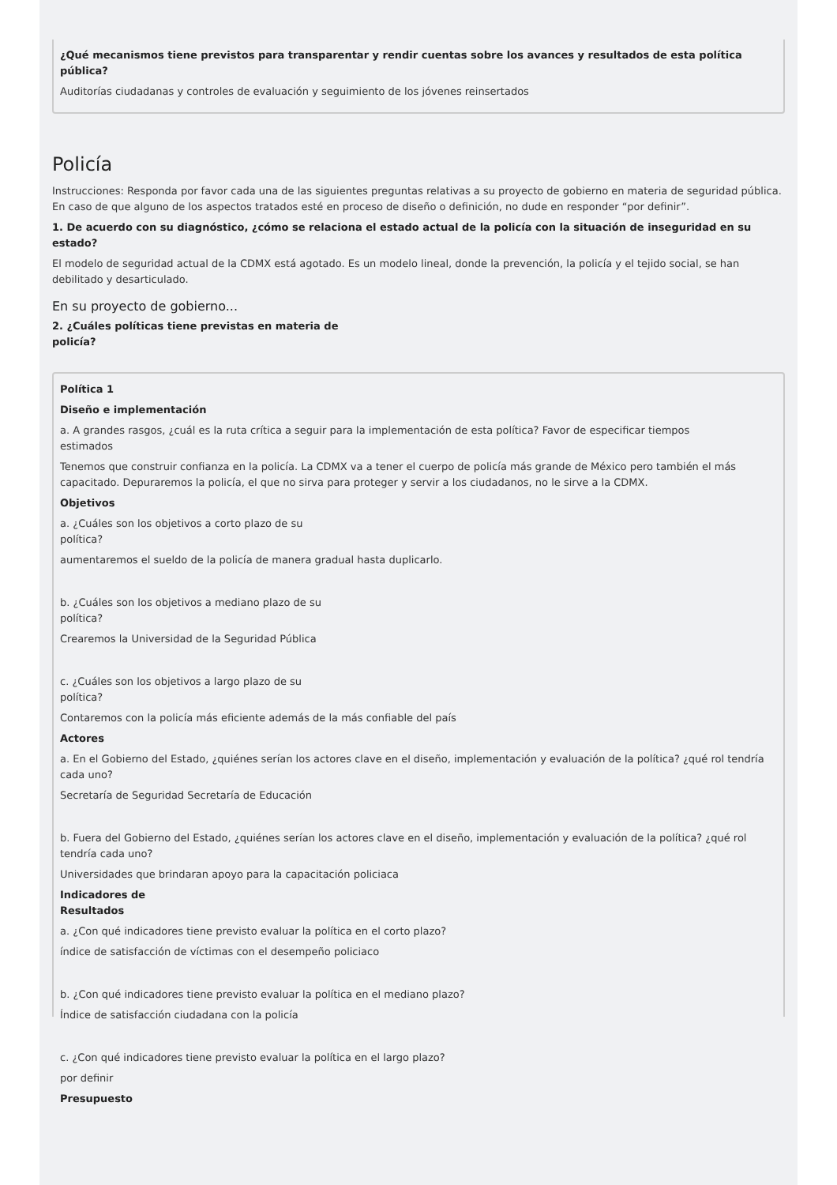¿Qué mecanismos tiene previstos para transparentar y rendir cuentas sobre los avances y resultados de esta política
pública?
Auditorías ciudadanas y controles de evaluación y seguimiento de los jóvenes reinsertados
Policía
Instrucciones: Responda por favor cada una de las siguientes preguntas relativas a su proyecto de gobierno en materia de seguridad pública. En caso de que alguno de los aspectos tratados esté en proceso de diseño o definición, no dude en responder “por definir”.
1. De acuerdo con su diagnóstico, ¿cómo se relaciona el estado actual de la policía con la situación de inseguridad en su
estado?
El modelo de seguridad actual de la CDMX está agotado. Es un modelo lineal, donde la prevención, la policía y el tejido social, se han debilitado y desarticulado.
En su proyecto de gobierno...
2. ¿Cuáles políticas tiene previstas en materia de
policía?
Política 1
Diseño e implementación
a. A grandes rasgos, ¿cuál es la ruta crítica a seguir para la implementación de esta política? Favor de especificar tiempos
estimados
Tenemos que construir confianza en la policía. La CDMX va a tener el cuerpo de policía más grande de México pero también el más capacitado. Depuraremos la policía, el que no sirva para proteger y servir a los ciudadanos, no le sirve a la CDMX.
Objetivos
a. ¿Cuáles son los objetivos a corto plazo de su
política?
aumentaremos el sueldo de la policía de manera gradual hasta duplicarlo.
b. ¿Cuáles son los objetivos a mediano plazo de su
política?
Crearemos la Universidad de la Seguridad Pública
c. ¿Cuáles son los objetivos a largo plazo de su
política?
Contaremos con la policía más eficiente además de la más confiable del país
Actores
a. En el Gobierno del Estado, ¿quiénes serían los actores clave en el diseño, implementación y evaluación de la política? ¿qué rol tendría cada uno?
Secretaría de Seguridad Secretaría de Educación
b. Fuera del Gobierno del Estado, ¿quiénes serían los actores clave en el diseño, implementación y evaluación de la política? ¿qué rol tendría cada uno?
Universidades que brindaran apoyo para la capacitación policiaca
Indicadores de
Resultados
a. ¿Con qué indicadores tiene previsto evaluar la política en el corto plazo?
índice de satisfacción de víctimas con el desempeño policiaco
b. ¿Con qué indicadores tiene previsto evaluar la política en el mediano plazo?
Índice de satisfacción ciudadana con la policía
c. ¿Con qué indicadores tiene previsto evaluar la política en el largo plazo?
por definir
Presupuesto